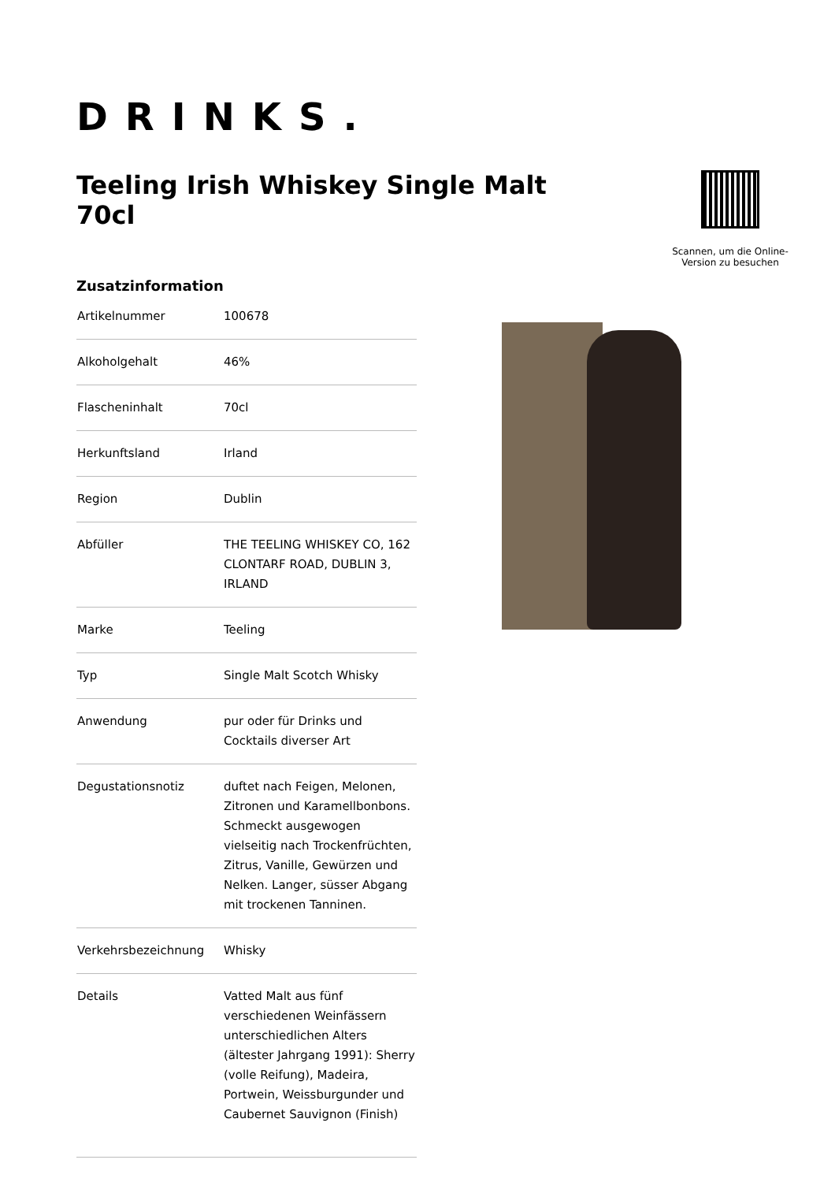DRINKS.
Teeling Irish Whiskey Single Malt 70cl
Scannen, um die Online-Version zu besuchen
Zusatzinformation
| Artikelnummer | 100678 |
| Alkoholgehalt | 46% |
| Flascheninhalt | 70cl |
| Herkunftsland | Irland |
| Region | Dublin |
| Abfüller | THE TEELING WHISKEY CO, 162 CLONTARF ROAD, DUBLIN 3, IRLAND |
| Marke | Teeling |
| Typ | Single Malt Scotch Whisky |
| Anwendung | pur oder für Drinks und Cocktails diverser Art |
| Degustationsnotiz | duftet nach Feigen, Melonen, Zitronen und Karamellbonbons. Schmeckt ausgewogen vielseitig nach Trockenfrüchten, Zitrus, Vanille, Gewürzen und Nelken. Langer, süsser Abgang mit trockenen Tanninen. |
| Verkehrsbezeichnung | Whisky |
| Details | Vatted Malt aus fünf verschiedenen Weinfässern unterschiedlichen Alters (ältester Jahrgang 1991): Sherry (volle Reifung), Madeira, Portwein, Weissburgunder und Caubernet Sauvignon (Finish) |